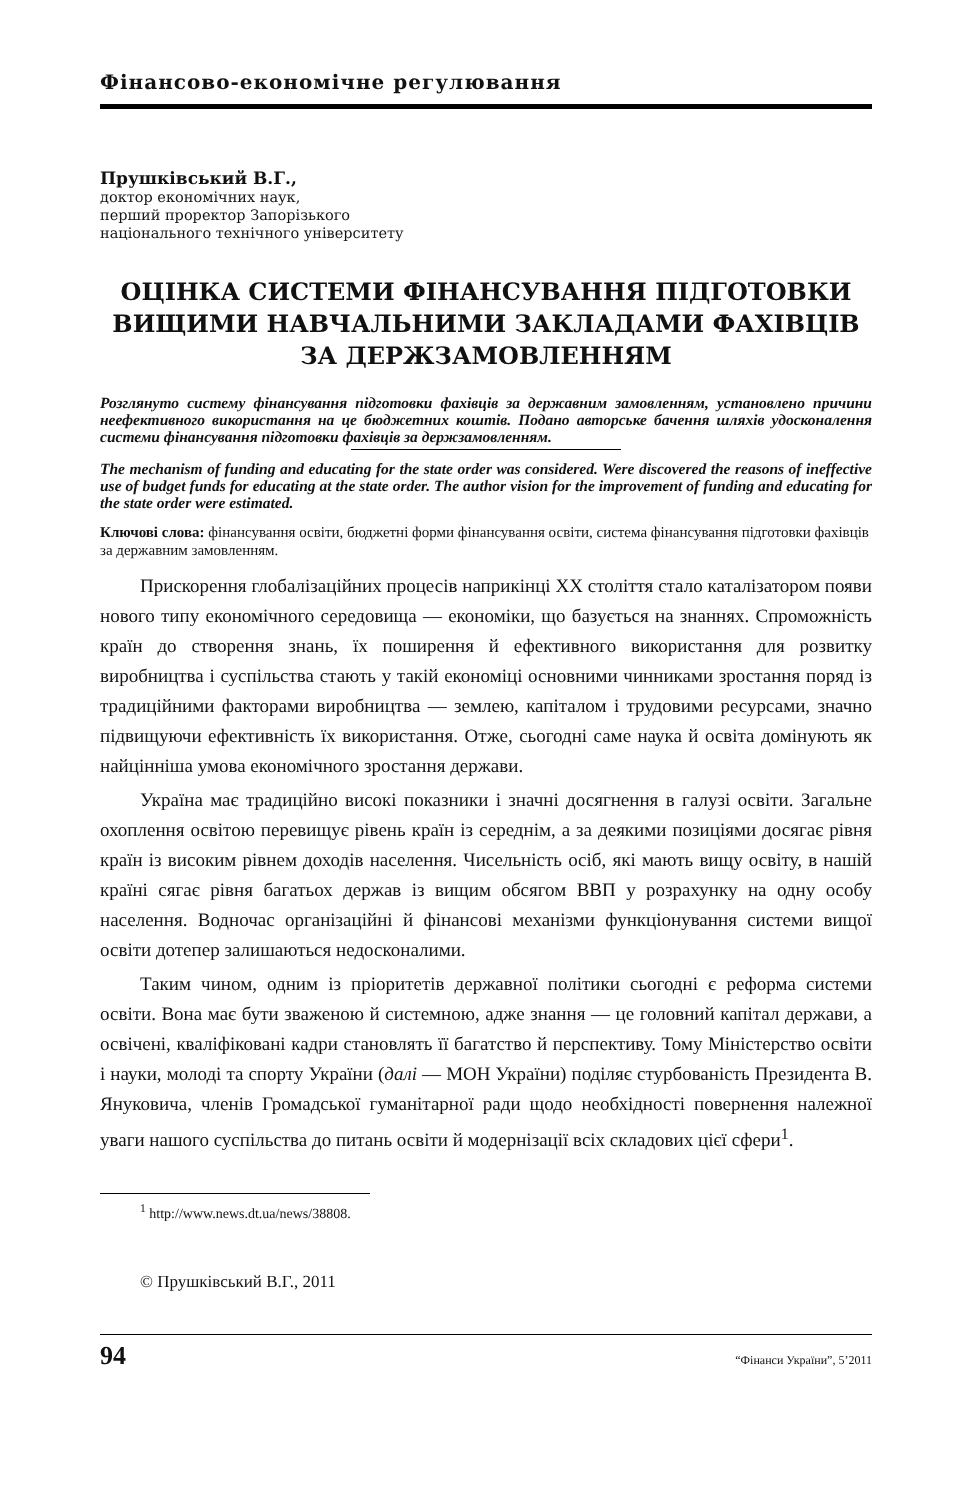Фінансово-економічне регулювання
Прушківський В.Г.,
доктор економічних наук,
перший проректор Запорізького
національного технічного університету
ОЦІНКА СИСТЕМИ ФІНАНСУВАННЯ ПІДГОТОВКИ ВИЩИМИ НАВЧАЛЬНИМИ ЗАКЛАДАМИ ФАХІВЦІВ ЗА ДЕРЖЗАМОВЛЕННЯМ
Розглянуто систему фінансування підготовки фахівців за державним замовленням, установлено причини неефективного використання на це бюджетних коштів. Подано авторське бачення шляхів удосконалення системи фінансування підготовки фахівців за держзамовленням.
The mechanism of funding and educating for the state order was considered. Were discovered the reasons of ineffective use of budget funds for educating at the state order. The author vision for the improvement of funding and educating for the state order were estimated.
Ключові слова: фінансування освіти, бюджетні форми фінансування освіти, система фінансування підготовки фахівців за державним замовленням.
Прискорення глобалізаційних процесів наприкінці XX століття стало каталізатором появи нового типу економічного середовища — економіки, що базується на знаннях. Спроможність країн до створення знань, їх поширення й ефективного використання для розвитку виробництва і суспільства стають у такій економіці основними чинниками зростання поряд із традиційними факторами виробництва — землею, капіталом і трудовими ресурсами, значно підвищуючи ефективність їх використання. Отже, сьогодні саме наука й освіта домінують як найцінніша умова економічного зростання держави.
Україна має традиційно високі показники і значні досягнення в галузі освіти. Загальне охоплення освітою перевищує рівень країн із середнім, а за деякими позиціями досягає рівня країн із високим рівнем доходів населення. Чисельність осіб, які мають вищу освіту, в нашій країні сягає рівня багатьох держав із вищим обсягом ВВП у розрахунку на одну особу населення. Водночас організаційні й фінансові механізми функціонування системи вищої освіти дотепер залишаються недосконалими.
Таким чином, одним із пріоритетів державної політики сьогодні є реформа системи освіти. Вона має бути зваженою й системною, адже знання — це головний капітал держави, а освічені, кваліфіковані кадри становлять її багатство й перспективу. Тому Міністерство освіти і науки, молоді та спорту України (далі — МОН України) поділяє стурбованість Президента В. Януковича, членів Громадської гуманітарної ради щодо необхідності повернення належної уваги нашого суспільства до питань освіти й модернізації всіх складових цієї сфери<sup>1</sup>.
<sup>1</sup> http://www.news.dt.ua/news/38808.
© Прушківський В.Г., 2011
94 “Фінанси України”, 5’2011